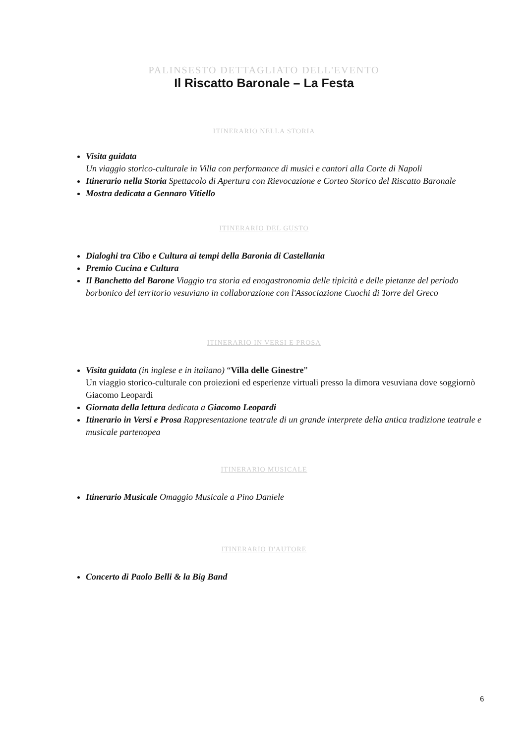PALINSESTO DETTAGLIATO DELL'EVENTO
Il Riscatto Baronale – La Festa
ITINERARIO NELLA STORIA
Visita guidata
Un viaggio storico-culturale in Villa con performance di musici e cantori alla Corte di Napoli
Itinerario nella Storia Spettacolo di Apertura con Rievocazione e Corteo Storico del Riscatto Baronale
Mostra dedicata a Gennaro Vitiello
ITINERARIO DEL GUSTO
Dialoghi tra Cibo e Cultura ai tempi della Baronia di Castellania
Premio Cucina e Cultura
Il Banchetto del Barone Viaggio tra storia ed enogastronomia delle tipicità e delle pietanze del periodo borbonico del territorio vesuviano in collaborazione con l'Associazione Cuochi di Torre del Greco
ITINERARIO IN VERSI E PROSA
Visita guidata (in inglese e in italiano) “Villa delle Ginestre”
Un viaggio storico-culturale con proiezioni ed esperienze virtuali presso la dimora vesuviana dove soggiornò Giacomo Leopardi
Giornata della lettura dedicata a Giacomo Leopardi
Itinerario in Versi e Prosa Rappresentazione teatrale di un grande interprete della antica tradizione teatrale e musicale partenopea
ITINERARIO MUSICALE
Itinerario Musicale Omaggio Musicale a Pino Daniele
ITINERARIO D'AUTORE
Concerto di Paolo Belli & la Big Band
6